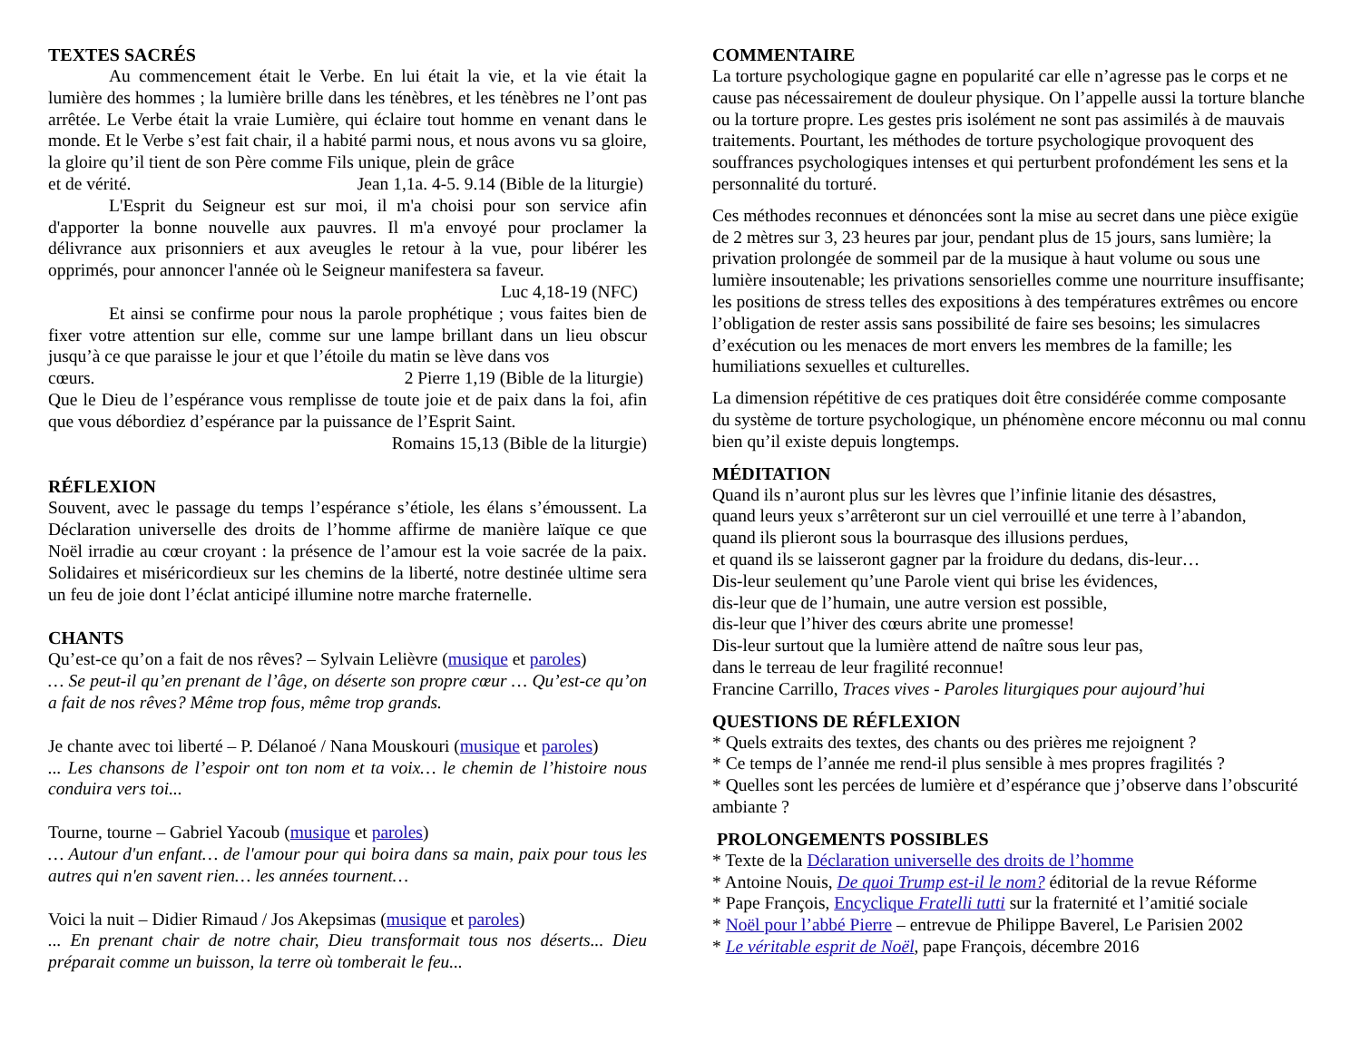TEXTES SACRÉS
Au commencement était le Verbe. En lui était la vie, et la vie était la lumière des hommes ; la lumière brille dans les ténèbres, et les ténèbres ne l’ont pas arrêtée. Le Verbe était la vraie Lumière, qui éclaire tout homme en venant dans le monde. Et le Verbe s’est fait chair, il a habité parmi nous, et nous avons vu sa gloire, la gloire qu’il tient de son Père comme Fils unique, plein de grâce
et de vérité. Jean 1,1a. 4-5. 9.14 (Bible de la liturgie)
L'Esprit du Seigneur est sur moi, il m'a choisi pour son service afin d'apporter la bonne nouvelle aux pauvres. Il m'a envoyé pour proclamer la délivrance aux prisonniers et aux aveugles le retour à la vue, pour libérer les opprimés, pour annoncer l'année où le Seigneur manifestera sa faveur.
Luc 4,18-19 (NFC)
Et ainsi se confirme pour nous la parole prophétique ; vous faites bien de fixer votre attention sur elle, comme sur une lampe brillant dans un lieu obscur jusqu’à ce que paraisse le jour et que l’étoile du matin se lève dans vos
cœurs. 2 Pierre 1,19 (Bible de la liturgie)
Que le Dieu de l’espérance vous remplisse de toute joie et de paix dans la foi, afin que vous débordiez d’espérance par la puissance de l’Esprit Saint.
Romains 15,13 (Bible de la liturgie)
RÉFLEXION
Souvent, avec le passage du temps l’espérance s’étiole, les élans s’émoussent. La Déclaration universelle des droits de l’homme affirme de manière laïque ce que Noël irradie au cœur croyant : la présence de l’amour est la voie sacrée de la paix. Solidaires et miséricordieux sur les chemins de la liberté, notre destinée ultime sera un feu de joie dont l’éclat anticipé illumine notre marche fraternelle.
CHANTS
Qu’est-ce qu’on a fait de nos rêves? – Sylvain Lelièvre (musique et paroles)
… Se peut-il qu’en prenant de l’âge, on déserte son propre cœur … Qu’est-ce qu’on a fait de nos rêves? Même trop fous, même trop grands.
Je chante avec toi liberté – P. Délanoé / Nana Mouskouri (musique et paroles)
... Les chansons de l’espoir ont ton nom et ta voix… le chemin de l’histoire nous conduira vers toi...
Tourne, tourne – Gabriel Yacoub (musique et paroles)
… Autour d'un enfant… de l'amour pour qui boira dans sa main, paix pour tous les autres qui n'en savent rien… les années tournent…
Voici la nuit – Didier Rimaud / Jos Akepsimas (musique et paroles)
... En prenant chair de notre chair, Dieu transformait tous nos déserts... Dieu préparait comme un buisson, la terre où tomberait le feu...
COMMENTAIRE
La torture psychologique gagne en popularité car elle n’agresse pas le corps et ne cause pas nécessairement de douleur physique. On l’appelle aussi la torture blanche ou la torture propre. Les gestes pris isolément ne sont pas assimilés à de mauvais traitements. Pourtant, les méthodes de torture psychologique provoquent des souffrances psychologiques intenses et qui perturbent profondément les sens et la personnalité du torturé.
Ces méthodes reconnues et dénoncées sont la mise au secret dans une pièce exigüe de 2 mètres sur 3, 23 heures par jour, pendant plus de 15 jours, sans lumière; la privation prolongée de sommeil par de la musique à haut volume ou sous une lumière insoutenable; les privations sensorielles comme une nourriture insuffisante; les positions de stress telles des expositions à des températures extrêmes ou encore l’obligation de rester assis sans possibilité de faire ses besoins; les simulacres d’exécution ou les menaces de mort envers les membres de la famille; les humiliations sexuelles et culturelles.
La dimension répétitive de ces pratiques doit être considérée comme composante du système de torture psychologique, un phénomène encore méconnu ou mal connu bien qu’il existe depuis longtemps.
MÉDITATION
Quand ils n’auront plus sur les lèvres que l’infinie litanie des désastres,
quand leurs yeux s’arrêteront sur un ciel verrouillé et une terre à l’abandon,
quand ils plieront sous la bourrasque des illusions perdues,
et quand ils se laisseront gagner par la froidure du dedans, dis-leur…
Dis-leur seulement qu’une Parole vient qui brise les évidences,
dis-leur que de l’humain, une autre version est possible,
dis-leur que l’hiver des cœurs abrite une promesse!
Dis-leur surtout que la lumière attend de naître sous leur pas,
dans le terreau de leur fragilité reconnue!
Francine Carrillo, Traces vives - Paroles liturgiques pour aujourd’hui
QUESTIONS DE RÉFLEXION
* Quels extraits des textes, des chants ou des prières me rejoignent ?
* Ce temps de l’année me rend-il plus sensible à mes propres fragilités ?
* Quelles sont les percées de lumière et d’espérance que j’observe dans l’obscurité ambiante ?
PROLONGEMENTS POSSIBLES
* Texte de la Déclaration universelle des droits de l’homme
* Antoine Nouis, De quoi Trump est-il le nom? éditorial de la revue Réforme
* Pape François, Encyclique Fratelli tutti sur la fraternité et l’amitié sociale
* Noël pour l’abbé Pierre – entrevue de Philippe Baverel, Le Parisien 2002
* Le véritable esprit de Noël, pape François, décembre 2016